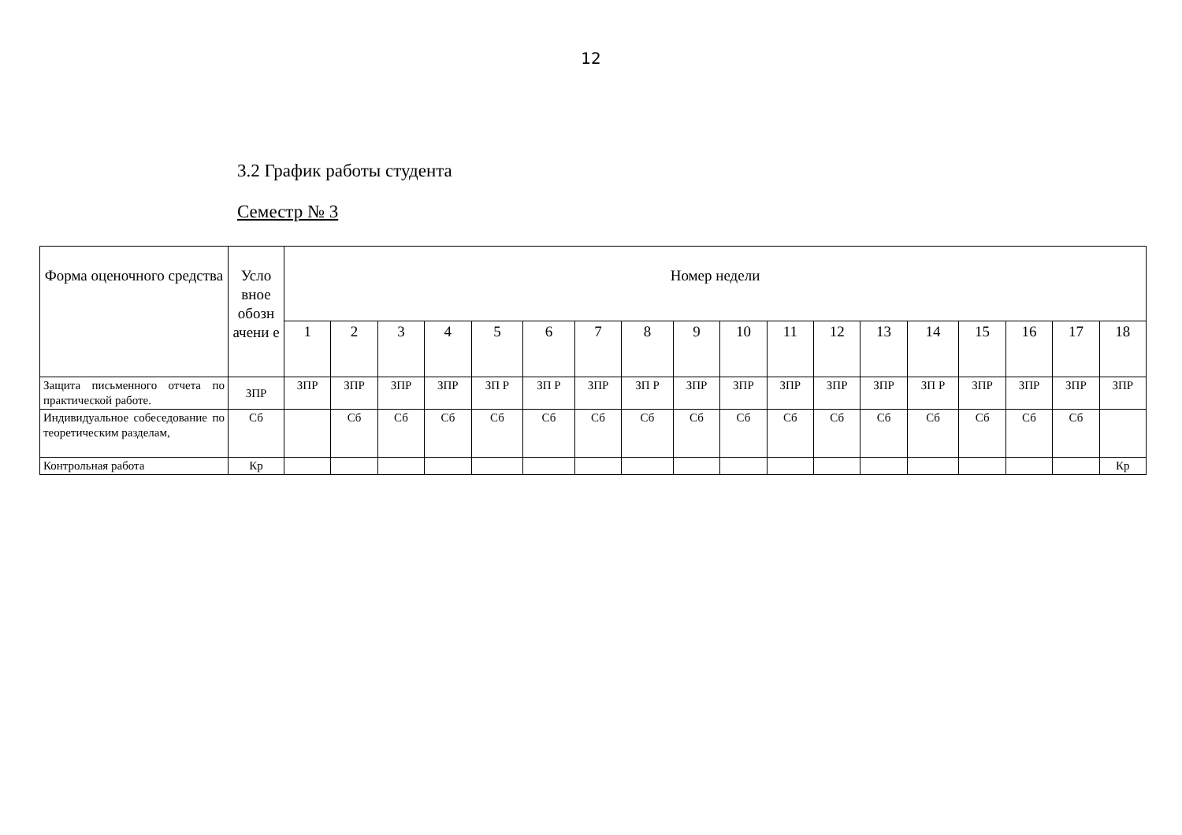12
3.2 График работы студента
Семестр № 3
| Форма оценочного средства | Усло вное обозн ачени е | Номер недели | | | | | | | | | | | | | | | | | |
| --- | --- | --- | --- | --- | --- | --- | --- | --- | --- | --- | --- | --- | --- | --- | --- | --- | --- | --- | --- |
| | | 1 | 2 | 3 | 4 | 5 | 6 | 7 | 8 | 9 | 10 | 11 | 12 | 13 | 14 | 15 | 16 | 17 | 18 |
| Защита письменного отчета по практической работе. | ЗПР | ЗПР | ЗПР | ЗПР | ЗПР | ЗП Р | ЗП Р | ЗПР | ЗП Р | ЗПР | ЗПР | ЗПР | ЗПР | ЗПР | ЗП Р | ЗПР | ЗПР | ЗПР | ЗПР |
| Индивидуальное собеседование по теоретическим разделам, | Сб | | Сб | Сб | Сб | Сб | Сб | Сб | Сб | Сб | Сб | Сб | Сб | Сб | Сб | Сб | Сб | Сб | |
| Контрольная работа | Кр | | | | | | | | | | | | | | | | | | Кр |